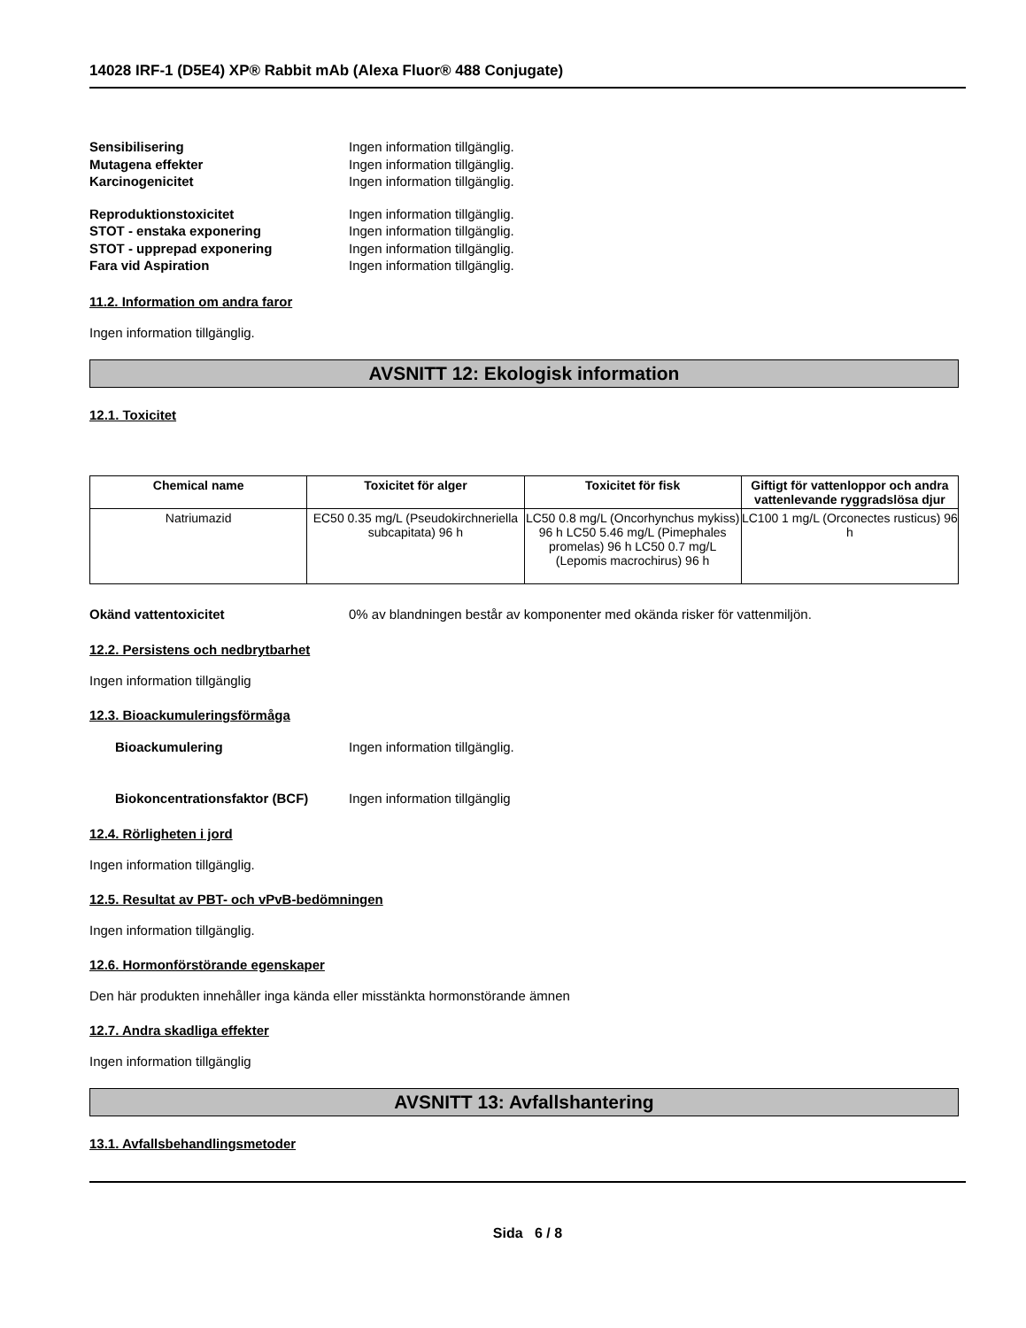14028 IRF-1 (D5E4) XP® Rabbit mAb (Alexa Fluor® 488 Conjugate)
Sensibilisering Ingen information tillgänglig.
Mutagena effekter Ingen information tillgänglig.
Karcinogenicitet Ingen information tillgänglig.
Reproduktionstoxicitet Ingen information tillgänglig.
STOT - enstaka exponering Ingen information tillgänglig.
STOT - upprepad exponering Ingen information tillgänglig.
Fara vid Aspiration Ingen information tillgänglig.
11.2. Information om andra faror
Ingen information tillgänglig.
AVSNITT 12: Ekologisk information
12.1. Toxicitet
| Chemical name | Toxicitet för alger | Toxicitet för fisk | Giftigt för vattenloppor och andra vattenlevande ryggradslösa djur |
| --- | --- | --- | --- |
| Natriumazid | EC50 0.35 mg/L (Pseudokirchneriella subcapitata) 96 h | LC50 0.8 mg/L (Oncorhynchus mykiss) 96 h LC50 5.46 mg/L (Pimephales promelas) 96 h LC50 0.7 mg/L (Lepomis macrochirus) 96 h | LC100 1 mg/L (Orconectes rusticus) 96 h |
Okänd vattentoxicitet 0% av blandningen består av komponenter med okända risker för vattenmiljön.
12.2. Persistens och nedbrytbarhet
Ingen information tillgänglig
12.3. Bioackumuleringsförmåga
Bioackumulering Ingen information tillgänglig.
Biokoncentrationsfaktor (BCF) Ingen information tillgänglig
12.4. Rörligheten i jord
Ingen information tillgänglig.
12.5. Resultat av PBT- och vPvB-bedömningen
Ingen information tillgänglig.
12.6. Hormonförstörande egenskaper
Den här produkten innehåller inga kända eller misstänkta hormonstörande ämnen
12.7. Andra skadliga effekter
Ingen information tillgänglig
AVSNITT 13: Avfallshantering
13.1. Avfallsbehandlingsmetoder
Sida 6 / 8